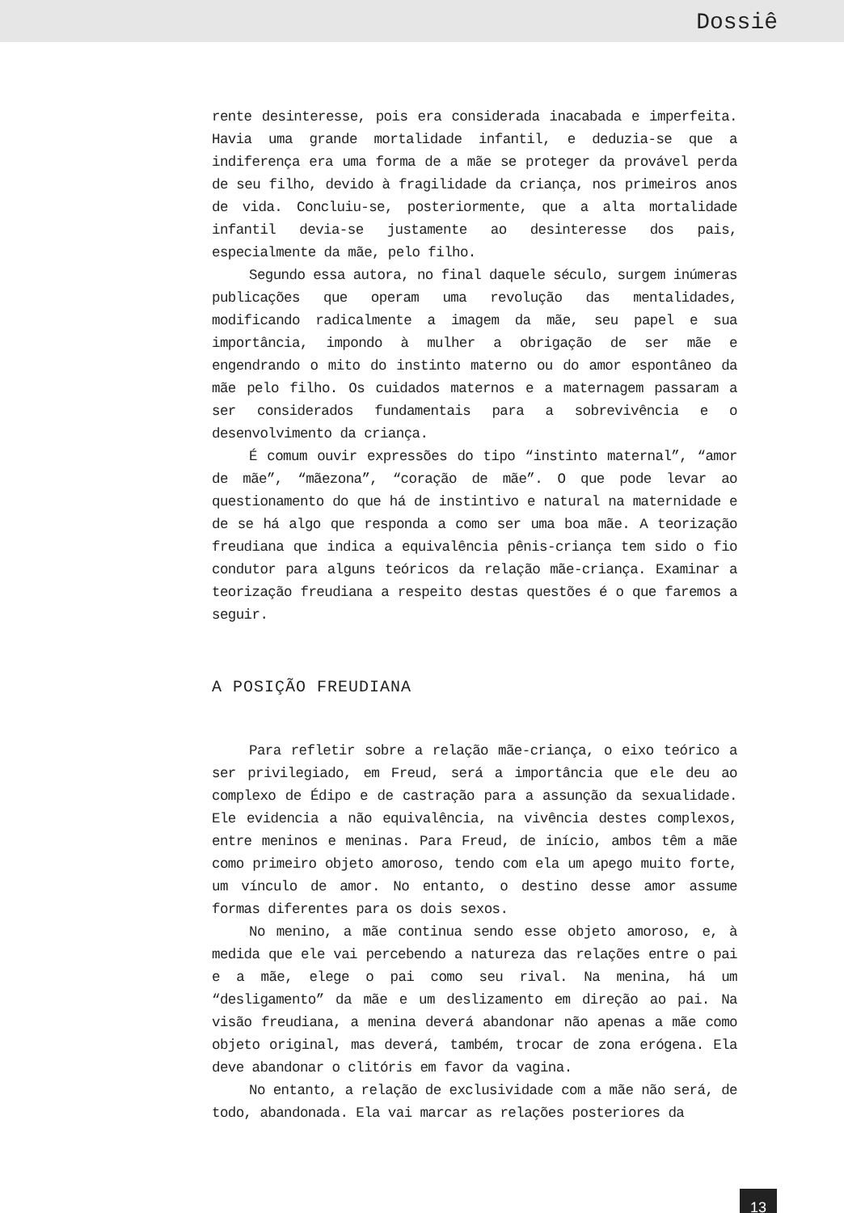Dossiê
rente desinteresse, pois era considerada inacabada e imperfeita. Havia uma grande mortalidade infantil, e deduzia-se que a indiferença era uma forma de a mãe se proteger da provável perda de seu filho, devido à fragilidade da criança, nos primeiros anos de vida. Concluiu-se, posteriormente, que a alta mortalidade infantil devia-se justamente ao desinteresse dos pais, especialmente da mãe, pelo filho.
Segundo essa autora, no final daquele século, surgem inúmeras publicações que operam uma revolução das mentalidades, modificando radicalmente a imagem da mãe, seu papel e sua importância, impondo à mulher a obrigação de ser mãe e engendrando o mito do instinto materno ou do amor espontâneo da mãe pelo filho. Os cuidados maternos e a maternagem passaram a ser considerados fundamentais para a sobrevivência e o desenvolvimento da criança.
É comum ouvir expressões do tipo “instinto maternal”, “amor de mãe”, “mãezona”, “coração de mãe”. O que pode levar ao questionamento do que há de instintivo e natural na maternidade e de se há algo que responda a como ser uma boa mãe. A teorização freudiana que indica a equivalência pênis-criança tem sido o fio condutor para alguns teóricos da relação mãe-criança. Examinar a teorização freudiana a respeito destas questões é o que faremos a seguir.
A POSIÇÃO FREUDIANA
Para refletir sobre a relação mãe-criança, o eixo teórico a ser privilegiado, em Freud, será a importância que ele deu ao complexo de Édipo e de castração para a assunção da sexualidade. Ele evidencia a não equivalência, na vivência destes complexos, entre meninos e meninas. Para Freud, de início, ambos têm a mãe como primeiro objeto amoroso, tendo com ela um apego muito forte, um vínculo de amor. No entanto, o destino desse amor assume formas diferentes para os dois sexos.
No menino, a mãe continua sendo esse objeto amoroso, e, à medida que ele vai percebendo a natureza das relações entre o pai e a mãe, elege o pai como seu rival. Na menina, há um “desligamento” da mãe e um deslizamento em direção ao pai. Na visão freudiana, a menina deverá abandonar não apenas a mãe como objeto original, mas deverá, também, trocar de zona erógena. Ela deve abandonar o clitóris em favor da vagina.
No entanto, a relação de exclusividade com a mãe não será, de todo, abandonada. Ela vai marcar as relações posteriores da
13